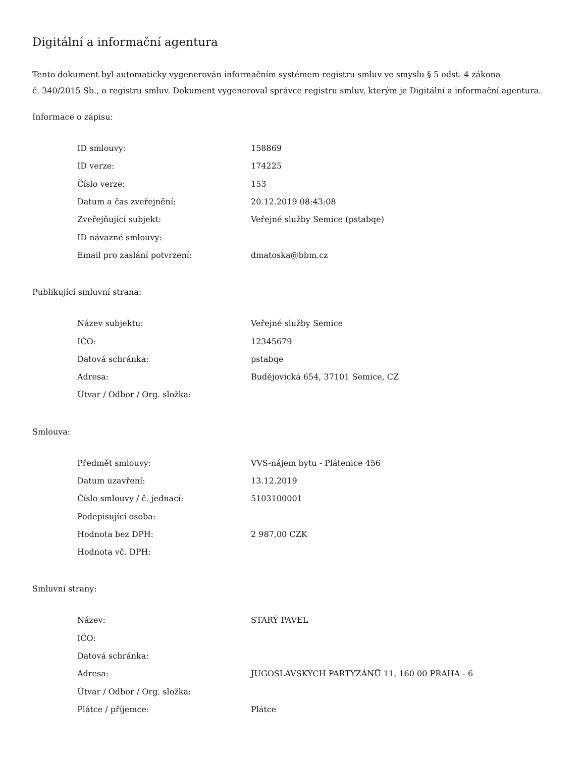Digitální a informační agentura
Tento dokument byl automaticky vygenerován informačním systémem registru smluv ve smyslu § 5 odst. 4 zákona
č. 340/2015 Sb., o registru smluv. Dokument vygeneroval správce registru smluv, kterým je Digitální a informační agentura.
Informace o zápisu:
| ID smlouvy: | 158869 |
| ID verze: | 174225 |
| Číslo verze: | 153 |
| Datum a čas zveřejnění: | 20.12.2019 08:43:08 |
| Zveřejňující subjekt: | Veřejné služby Semice (pstabqe) |
| ID návazné smlouvy: | |
| Email pro zaslání potvrzení: | dmatoska@bbm.cz |
Publikující smluvní strana:
| Název subjektu: | Veřejné služby Semice |
| IČO: | 12345679 |
| Datová schránka: | pstabqe |
| Adresa: | Budějovická 654, 37101 Semice, CZ |
| Útvar / Odbor / Org. složka: | |
Smlouva:
| Předmět smlouvy: | VVS-nájem bytu - Plátenice 456 |
| Datum uzavření: | 13.12.2019 |
| Číslo smlouvy / č. jednací: | 5103100001 |
| Podepisující osoba: | |
| Hodnota bez DPH: | 2 987,00 CZK |
| Hodnota vč. DPH: | |
Smluvní strany:
| Název: | STARÝ PAVEL |
| IČO: | |
| Datová schránka: | |
| Adresa: | JUGOSLÁVSKÝCH PARTYZÁNŮ 11, 160 00 PRAHA - 6 |
| Útvar / Odbor / Org. složka: | |
| Plátce / příjemce: | Plátce |